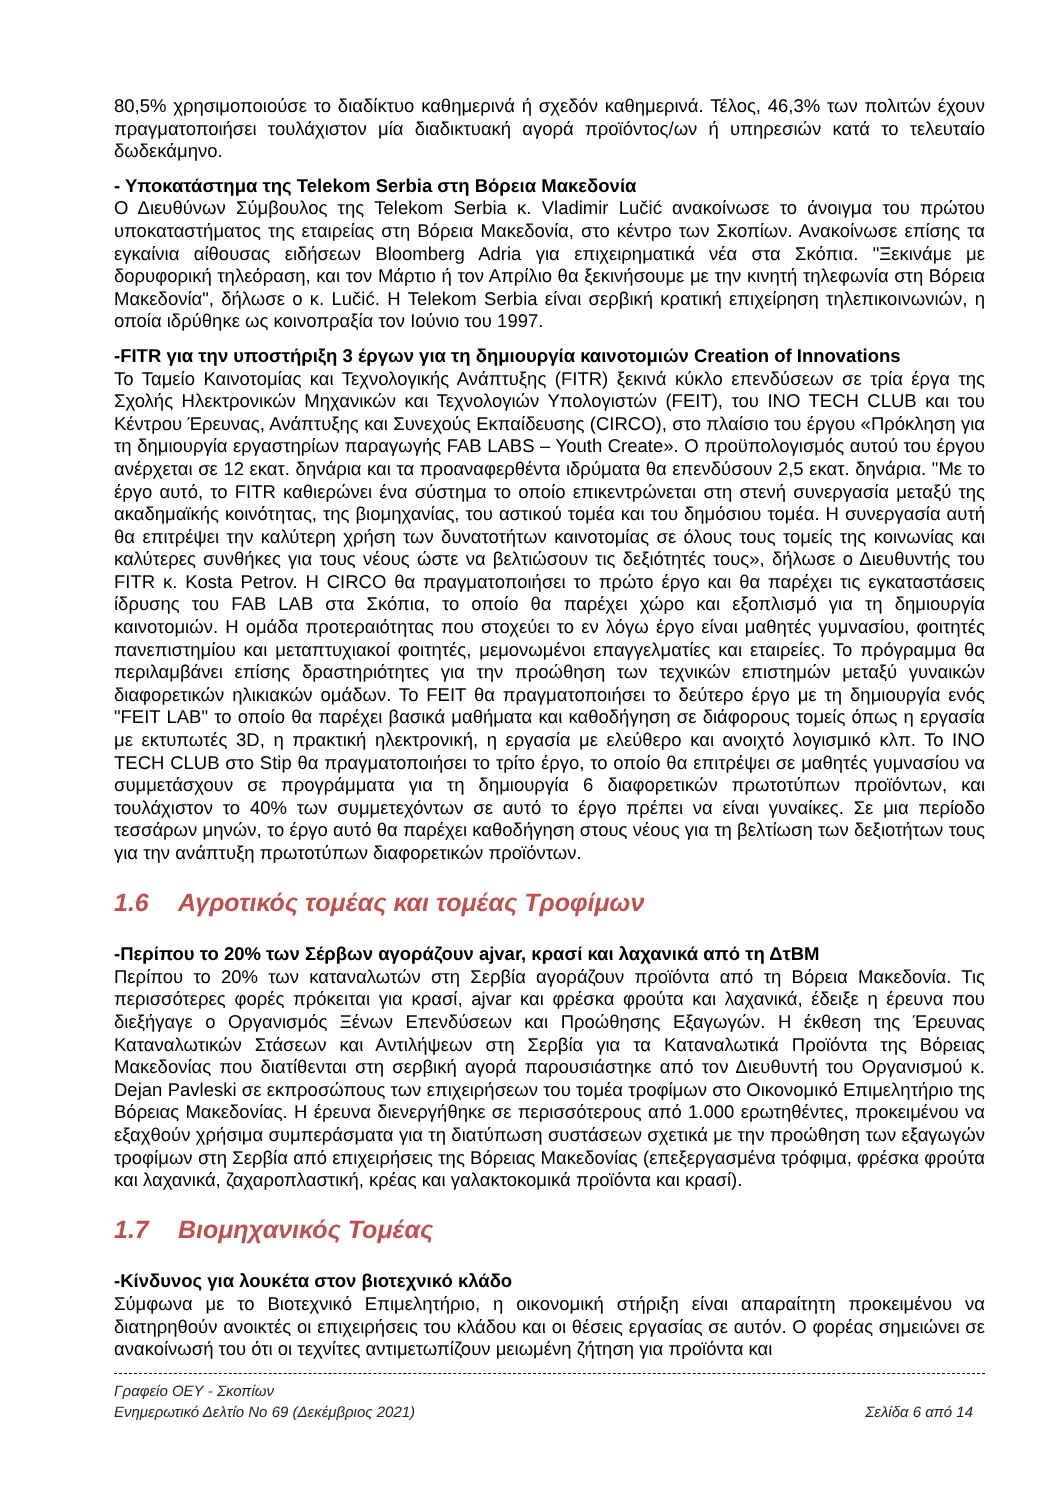80,5% χρησιμοποιούσε το διαδίκτυο καθημερινά ή σχεδόν καθημερινά. Τέλος, 46,3% των πολιτών έχουν πραγματοποιήσει τουλάχιστον μία διαδικτυακή αγορά προϊόντος/ων ή υπηρεσιών κατά το τελευταίο δωδεκάμηνο.
- Υποκατάστημα της Telekom Serbia στη Βόρεια Μακεδονία
Ο Διευθύνων Σύμβουλος της Telekom Serbia κ. Vladimir Lučić ανακοίνωσε το άνοιγμα του πρώτου υποκαταστήματος της εταιρείας στη Βόρεια Μακεδονία, στο κέντρο των Σκοπίων. Ανακοίνωσε επίσης τα εγκαίνια αίθουσας ειδήσεων Bloomberg Adria για επιχειρηματικά νέα στα Σκόπια. "Ξεκινάμε με δορυφορική τηλεόραση, και τον Μάρτιο ή τον Απρίλιο θα ξεκινήσουμε με την κινητή τηλεφωνία στη Βόρεια Μακεδονία", δήλωσε ο κ. Lučić. Η Telekom Serbia είναι σερβική κρατική επιχείρηση τηλεπικοινωνιών, η οποία ιδρύθηκε ως κοινοπραξία τον Ιούνιο του 1997.
-FITR για την υποστήριξη 3 έργων για τη δημιουργία καινοτομιών Creation of Innovations
Το Ταμείο Καινοτομίας και Τεχνολογικής Ανάπτυξης (FITR) ξεκινά κύκλο επενδύσεων σε τρία έργα της Σχολής Ηλεκτρονικών Μηχανικών και Τεχνολογιών Υπολογιστών (FEIT), του INO TECH CLUB και του Κέντρου Έρευνας, Ανάπτυξης και Συνεχούς Εκπαίδευσης (CIRCO), στο πλαίσιο του έργου «Πρόκληση για τη δημιουργία εργαστηρίων παραγωγής FAB LABS – Youth Create». Ο προϋπολογισμός αυτού του έργου ανέρχεται σε 12 εκατ. δηνάρια και τα προαναφερθέντα ιδρύματα θα επενδύσουν 2,5 εκατ. δηνάρια. "Με το έργο αυτό, το FITR καθιερώνει ένα σύστημα το οποίο επικεντρώνεται στη στενή συνεργασία μεταξύ της ακαδημαϊκής κοινότητας, της βιομηχανίας, του αστικού τομέα και του δημόσιου τομέα. Η συνεργασία αυτή θα επιτρέψει την καλύτερη χρήση των δυνατοτήτων καινοτομίας σε όλους τους τομείς της κοινωνίας και καλύτερες συνθήκες για τους νέους ώστε να βελτιώσουν τις δεξιότητές τους», δήλωσε ο Διευθυντής του FITR κ. Kosta Petrov. Η CIRCO θα πραγματοποιήσει το πρώτο έργο και θα παρέχει τις εγκαταστάσεις ίδρυσης του FAB LAB στα Σκόπια, το οποίο θα παρέχει χώρο και εξοπλισμό για τη δημιουργία καινοτομιών. Η ομάδα προτεραιότητας που στοχεύει το εν λόγω έργο είναι μαθητές γυμνασίου, φοιτητές πανεπιστημίου και μεταπτυχιακοί φοιτητές, μεμονωμένοι επαγγελματίες και εταιρείες. Το πρόγραμμα θα περιλαμβάνει επίσης δραστηριότητες για την προώθηση των τεχνικών επιστημών μεταξύ γυναικών διαφορετικών ηλικιακών ομάδων. Το FEIT θα πραγματοποιήσει το δεύτερο έργο με τη δημιουργία ενός "FEIT LAB" το οποίο θα παρέχει βασικά μαθήματα και καθοδήγηση σε διάφορους τομείς όπως η εργασία με εκτυπωτές 3D, η πρακτική ηλεκτρονική, η εργασία με ελεύθερο και ανοιχτό λογισμικό κλπ. Το INO TECH CLUB στο Stip θα πραγματοποιήσει το τρίτο έργο, το οποίο θα επιτρέψει σε μαθητές γυμνασίου να συμμετάσχουν σε προγράμματα για τη δημιουργία 6 διαφορετικών πρωτοτύπων προϊόντων, και τουλάχιστον το 40% των συμμετεχόντων σε αυτό το έργο πρέπει να είναι γυναίκες. Σε μια περίοδο τεσσάρων μηνών, το έργο αυτό θα παρέχει καθοδήγηση στους νέους για τη βελτίωση των δεξιοτήτων τους για την ανάπτυξη πρωτοτύπων διαφορετικών προϊόντων.
1.6 Αγροτικός τομέας και τομέας Τροφίμων
-Περίπου το 20% των Σέρβων αγοράζουν ajvar, κρασί και λαχανικά από τη ΔτΒΜ
Περίπου το 20% των καταναλωτών στη Σερβία αγοράζουν προϊόντα από τη Βόρεια Μακεδονία. Τις περισσότερες φορές πρόκειται για κρασί, ajvar και φρέσκα φρούτα και λαχανικά, έδειξε η έρευνα που διεξήγαγε ο Οργανισμός Ξένων Επενδύσεων και Προώθησης Εξαγωγών. Η έκθεση της Έρευνας Καταναλωτικών Στάσεων και Αντιλήψεων στη Σερβία για τα Καταναλωτικά Προϊόντα της Βόρειας Μακεδονίας που διατίθενται στη σερβική αγορά παρουσιάστηκε από τον Διευθυντή του Οργανισμού κ. Dejan Pavleski σε εκπροσώπους των επιχειρήσεων του τομέα τροφίμων στο Οικονομικό Επιμελητήριο της Βόρειας Μακεδονίας. Η έρευνα διενεργήθηκε σε περισσότερους από 1.000 ερωτηθέντες, προκειμένου να εξαχθούν χρήσιμα συμπεράσματα για τη διατύπωση συστάσεων σχετικά με την προώθηση των εξαγωγών τροφίμων στη Σερβία από επιχειρήσεις της Βόρειας Μακεδονίας (επεξεργασμένα τρόφιμα, φρέσκα φρούτα και λαχανικά, ζαχαροπλαστική, κρέας και γαλακτοκομικά προϊόντα και κρασί).
1.7 Βιομηχανικός Τομέας
-Κίνδυνος για λουκέτα στον βιοτεχνικό κλάδο
Σύμφωνα με το Βιοτεχνικό Επιμελητήριο, η οικονομική στήριξη είναι απαραίτητη προκειμένου να διατηρηθούν ανοικτές οι επιχειρήσεις του κλάδου και οι θέσεις εργασίας σε αυτόν. Ο φορέας σημειώνει σε ανακοίνωσή του ότι οι τεχνίτες αντιμετωπίζουν μειωμένη ζήτηση για προϊόντα και
Γραφείο ΟΕΥ - Σκοπίων
Ενημερωτικό Δελτίο Νο 69 (Δεκέμβριος 2021) Σελίδα 6 από 14